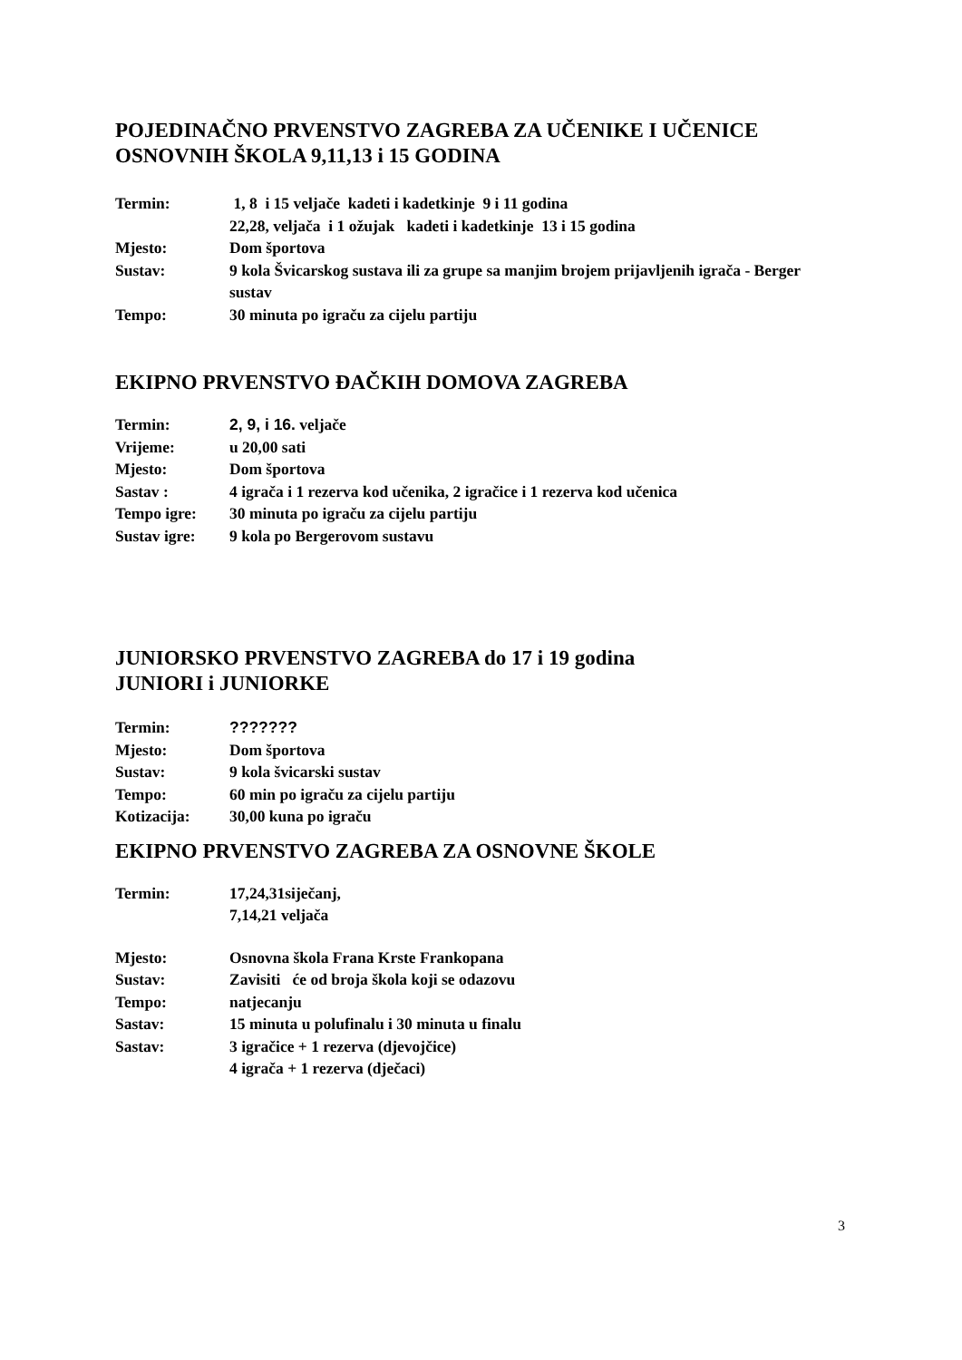POJEDINAČNO PRVENSTVO ZAGREBA ZA UČENIKE I UČENICE
OSNOVNIH ŠKOLA 9,11,13 i 15 GODINA
Termin: 1, 8 i 15 veljače kadeti i kadetkinje 9 i 11 godina
22,28, veljača i 1 ožujak kadeti i kadetkinje 13 i 15 godina
Mjesto: Dom športova
Sustav: 9 kola Švicarskog sustava ili za grupe sa manjim brojem prijavljenih igrača - Berger sustav
Tempo: 30 minuta po igraču za cijelu partiju
EKIPNO PRVENSTVO ĐAČKIH DOMOVA ZAGREBA
Termin: 2, 9, i 16. veljače
Vrijeme: u 20,00 sati
Mjesto: Dom športova
Sastav : 4 igrača i 1 rezerva kod učenika, 2 igračice i 1 rezerva kod učenica
Tempo igre: 30 minuta po igraču za cijelu partiju
Sustav igre: 9 kola po Bergerovom sustavu
JUNIORSKO PRVENSTVO ZAGREBA do 17 i 19 godina
JUNIORI i JUNIORKE
Termin: ???????
Mjesto: Dom športova
Sustav: 9 kola švicarski sustav
Tempo: 60 min po igraču za cijelu partiju
Kotizacija: 30,00 kuna po igraču
EKIPNO PRVENSTVO ZAGREBA ZA OSNOVNE ŠKOLE
Termin: 17,24,31siječanj,
7,14,21 veljača
Mjesto:
Sustav:
Tempo:
Sastav:
Sastav:
Osnovna škola Frana Krste Frankopana
Zavisiti će od broja škola koji se odazovu
natjecanju
15 minuta u polufinalu i 30 minuta u finalu
3 igračice + 1 rezerva (djevojčice)
4 igrača + 1 rezerva (dječaci)
3